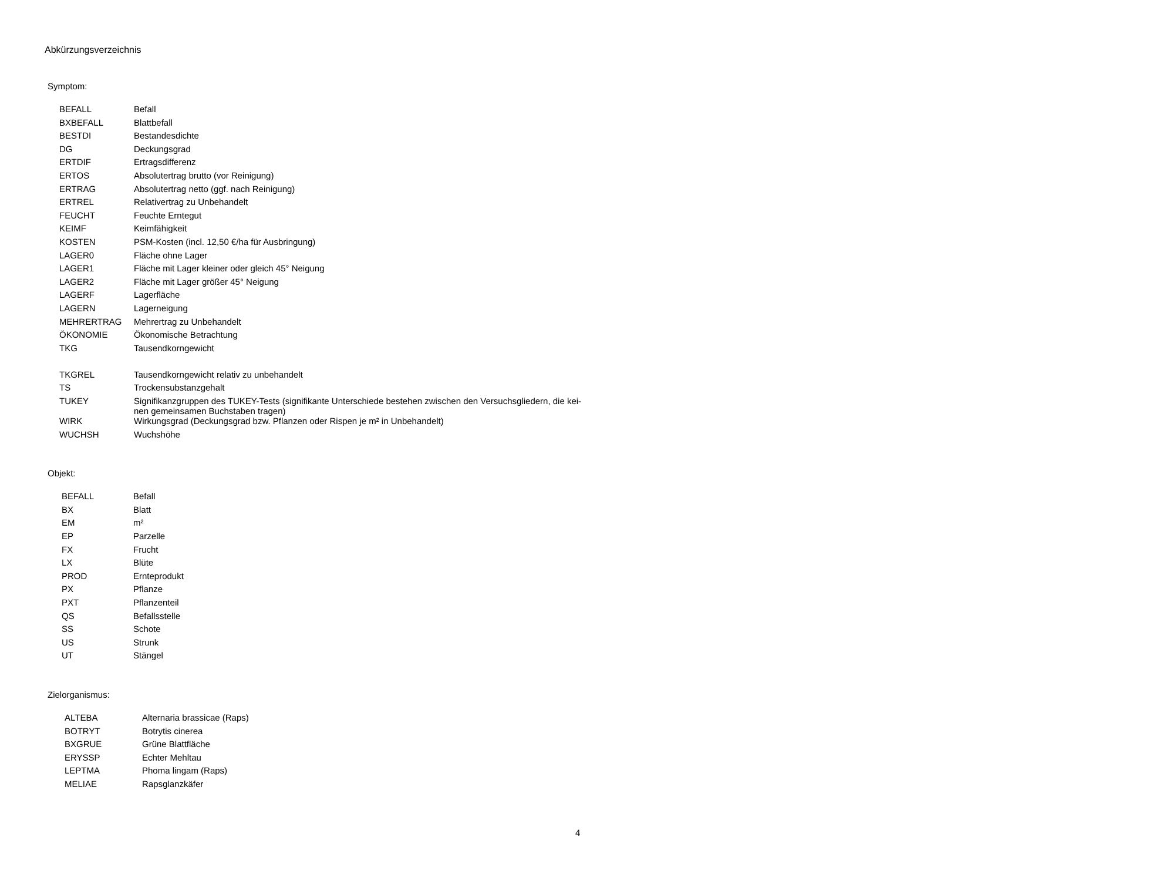Abkürzungsverzeichnis
Symptom:
| BEFALL | Befall |
| BXBEFALL | Blattbefall |
| BESTDI | Bestandesdichte |
| DG | Deckungsgrad |
| ERTDIF | Ertragsdifferenz |
| ERTOS | Absolutertrag brutto (vor Reinigung) |
| ERTRAG | Absolutertrag netto (ggf. nach Reinigung) |
| ERTREL | Relativertrag zu Unbehandelt |
| FEUCHT | Feuchte Erntegut |
| KEIMF | Keimfähigkeit |
| KOSTEN | PSM-Kosten (incl. 12,50 €/ha für Ausbringung) |
| LAGER0 | Fläche ohne Lager |
| LAGER1 | Fläche mit Lager kleiner oder gleich 45° Neigung |
| LAGER2 | Fläche mit Lager größer 45° Neigung |
| LAGERF | Lagerfläche |
| LAGERN | Lagerneigung |
| MEHRERTRAG | Mehrertrag zu Unbehandelt |
| ÖKONOMIE | Ökonomische Betrachtung |
| TKG | Tausendkorngewicht |
| TKGREL | Tausendkorngewicht relativ zu unbehandelt |
| TS | Trockensubstanzgehalt |
| TUKEY | Signifikanzgruppen des TUKEY-Tests (signifikante Unterschiede bestehen zwischen den Versuchsgliedern, die kei- nen gemeinsamen Buchstaben tragen) |
| WIRK | Wirkungsgrad (Deckungsgrad bzw. Pflanzen oder Rispen je m² in Unbehandelt) |
| WUCHSH | Wuchshöhe |
Objekt:
| BEFALL | Befall |
| BX | Blatt |
| EM | m² |
| EP | Parzelle |
| FX | Frucht |
| LX | Blüte |
| PROD | Ernteprodukt |
| PX | Pflanze |
| PXT | Pflanzenteil |
| QS | Befallsstelle |
| SS | Schote |
| US | Strunk |
| UT | Stängel |
Zielorganismus:
| ALTEBA | Alternaria brassicae (Raps) |
| BOTRYT | Botrytis cinerea |
| BXGRUE | Grüne Blattfläche |
| ERYSSP | Echter Mehltau |
| LEPTMA | Phoma lingam (Raps) |
| MELIAE | Rapsglanzkäfer |
4